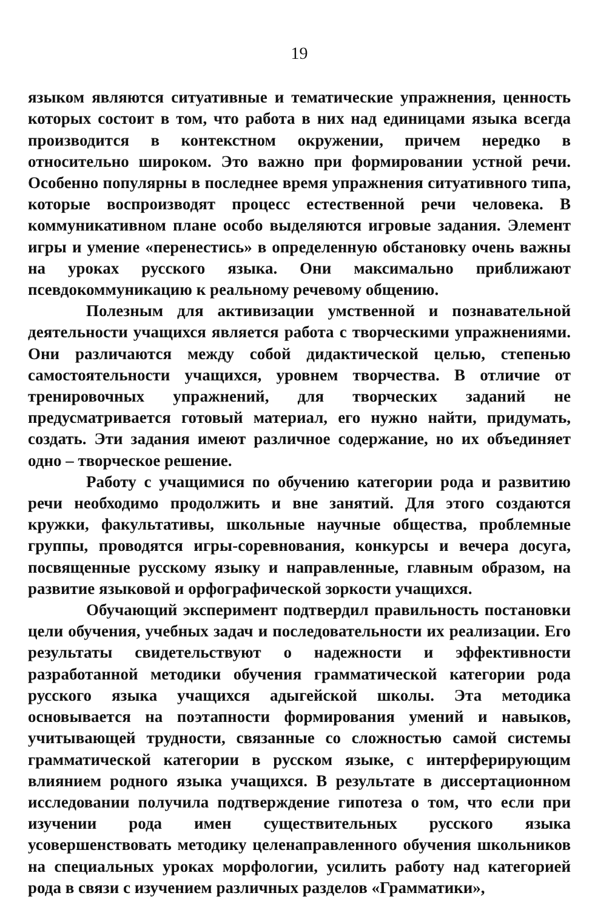19
языком являются ситуативные и тематические упражнения, ценность которых состоит в том, что работа в них над единицами языка всегда производится в контекстном окружении, причем нередко в относительно широком. Это важно при формировании устной речи. Особенно популярны в последнее время упражнения ситуативного типа, которые воспроизводят процесс естественной речи человека. В коммуникативном плане особо выделяются игровые задания. Элемент игры и умение «перенестись» в определенную обстановку очень важны на уроках русского языка. Они максимально приближают псевдокоммуникацию к реальному речевому общению.
Полезным для активизации умственной и познавательной деятельности учащихся является работа с творческими упражнениями. Они различаются между собой дидактической целью, степенью самостоятельности учащихся, уровнем творчества. В отличие от тренировочных упражнений, для творческих заданий не предусматривается готовый материал, его нужно найти, придумать, создать. Эти задания имеют различное содержание, но их объединяет одно – творческое решение.
Работу с учащимися по обучению категории рода и развитию речи необходимо продолжить и вне занятий. Для этого создаются кружки, факультативы, школьные научные общества, проблемные группы, проводятся игры-соревнования, конкурсы и вечера досуга, посвященные русскому языку и направленные, главным образом, на развитие языковой и орфографической зоркости учащихся.
Обучающий эксперимент подтвердил правильность постановки цели обучения, учебных задач и последовательности их реализации. Его результаты свидетельствуют о надежности и эффективности разработанной методики обучения грамматической категории рода русского языка учащихся адыгейской школы. Эта методика основывается на поэтапности формирования умений и навыков, учитывающей трудности, связанные со сложностью самой системы грамматической категории в русском языке, с интерферирующим влиянием родного языка учащихся. В результате в диссертационном исследовании получила подтверждение гипотеза о том, что если при изучении рода имен существительных русского языка усовершенствовать методику целенаправленного обучения школьников на специальных уроках морфологии, усилить работу над категорией рода в связи с изучением различных разделов «Грамматики»,